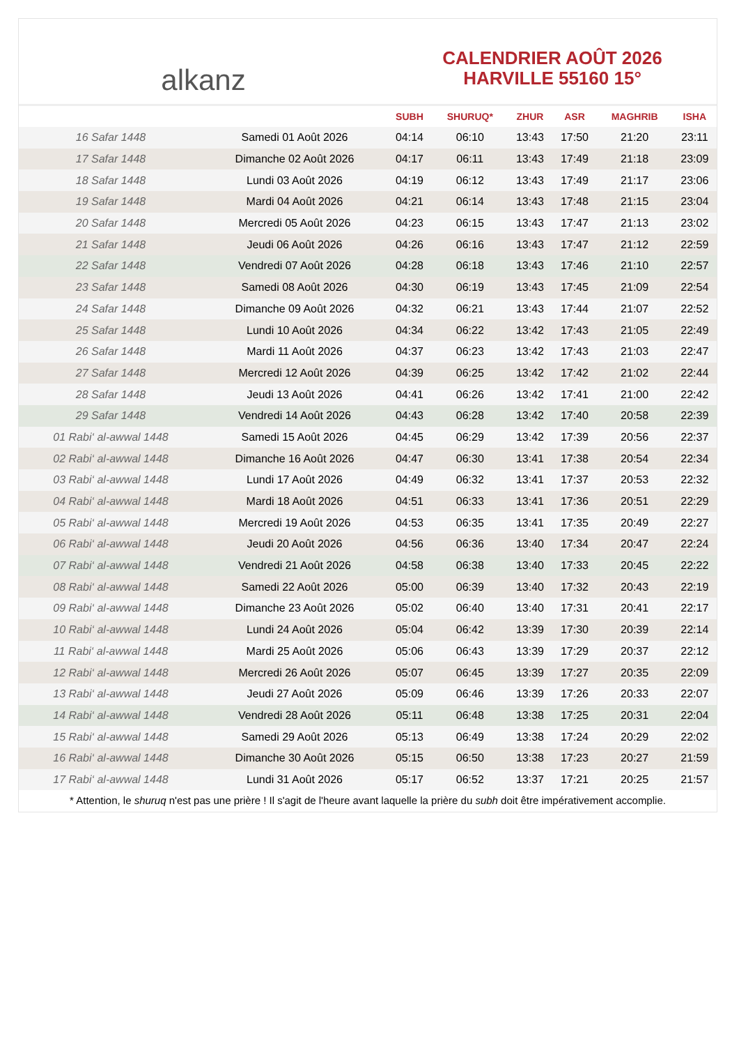alkanz
CALENDRIER AOÛT 2026
HARVILLE 55160 15°
| | | SUBH | SHURUQ* | ZHUR | ASR | MAGHRIB | ISHA |
| --- | --- | --- | --- | --- | --- | --- | --- |
| 16 Safar 1448 | Samedi 01 Août 2026 | 04:14 | 06:10 | 13:43 | 17:50 | 21:20 | 23:11 |
| 17 Safar 1448 | Dimanche 02 Août 2026 | 04:17 | 06:11 | 13:43 | 17:49 | 21:18 | 23:09 |
| 18 Safar 1448 | Lundi 03 Août 2026 | 04:19 | 06:12 | 13:43 | 17:49 | 21:17 | 23:06 |
| 19 Safar 1448 | Mardi 04 Août 2026 | 04:21 | 06:14 | 13:43 | 17:48 | 21:15 | 23:04 |
| 20 Safar 1448 | Mercredi 05 Août 2026 | 04:23 | 06:15 | 13:43 | 17:47 | 21:13 | 23:02 |
| 21 Safar 1448 | Jeudi 06 Août 2026 | 04:26 | 06:16 | 13:43 | 17:47 | 21:12 | 22:59 |
| 22 Safar 1448 | Vendredi 07 Août 2026 | 04:28 | 06:18 | 13:43 | 17:46 | 21:10 | 22:57 |
| 23 Safar 1448 | Samedi 08 Août 2026 | 04:30 | 06:19 | 13:43 | 17:45 | 21:09 | 22:54 |
| 24 Safar 1448 | Dimanche 09 Août 2026 | 04:32 | 06:21 | 13:43 | 17:44 | 21:07 | 22:52 |
| 25 Safar 1448 | Lundi 10 Août 2026 | 04:34 | 06:22 | 13:42 | 17:43 | 21:05 | 22:49 |
| 26 Safar 1448 | Mardi 11 Août 2026 | 04:37 | 06:23 | 13:42 | 17:43 | 21:03 | 22:47 |
| 27 Safar 1448 | Mercredi 12 Août 2026 | 04:39 | 06:25 | 13:42 | 17:42 | 21:02 | 22:44 |
| 28 Safar 1448 | Jeudi 13 Août 2026 | 04:41 | 06:26 | 13:42 | 17:41 | 21:00 | 22:42 |
| 29 Safar 1448 | Vendredi 14 Août 2026 | 04:43 | 06:28 | 13:42 | 17:40 | 20:58 | 22:39 |
| 01 Rabi‘ al-awwal 1448 | Samedi 15 Août 2026 | 04:45 | 06:29 | 13:42 | 17:39 | 20:56 | 22:37 |
| 02 Rabi‘ al-awwal 1448 | Dimanche 16 Août 2026 | 04:47 | 06:30 | 13:41 | 17:38 | 20:54 | 22:34 |
| 03 Rabi‘ al-awwal 1448 | Lundi 17 Août 2026 | 04:49 | 06:32 | 13:41 | 17:37 | 20:53 | 22:32 |
| 04 Rabi‘ al-awwal 1448 | Mardi 18 Août 2026 | 04:51 | 06:33 | 13:41 | 17:36 | 20:51 | 22:29 |
| 05 Rabi‘ al-awwal 1448 | Mercredi 19 Août 2026 | 04:53 | 06:35 | 13:41 | 17:35 | 20:49 | 22:27 |
| 06 Rabi‘ al-awwal 1448 | Jeudi 20 Août 2026 | 04:56 | 06:36 | 13:40 | 17:34 | 20:47 | 22:24 |
| 07 Rabi‘ al-awwal 1448 | Vendredi 21 Août 2026 | 04:58 | 06:38 | 13:40 | 17:33 | 20:45 | 22:22 |
| 08 Rabi‘ al-awwal 1448 | Samedi 22 Août 2026 | 05:00 | 06:39 | 13:40 | 17:32 | 20:43 | 22:19 |
| 09 Rabi‘ al-awwal 1448 | Dimanche 23 Août 2026 | 05:02 | 06:40 | 13:40 | 17:31 | 20:41 | 22:17 |
| 10 Rabi‘ al-awwal 1448 | Lundi 24 Août 2026 | 05:04 | 06:42 | 13:39 | 17:30 | 20:39 | 22:14 |
| 11 Rabi‘ al-awwal 1448 | Mardi 25 Août 2026 | 05:06 | 06:43 | 13:39 | 17:29 | 20:37 | 22:12 |
| 12 Rabi‘ al-awwal 1448 | Mercredi 26 Août 2026 | 05:07 | 06:45 | 13:39 | 17:27 | 20:35 | 22:09 |
| 13 Rabi‘ al-awwal 1448 | Jeudi 27 Août 2026 | 05:09 | 06:46 | 13:39 | 17:26 | 20:33 | 22:07 |
| 14 Rabi‘ al-awwal 1448 | Vendredi 28 Août 2026 | 05:11 | 06:48 | 13:38 | 17:25 | 20:31 | 22:04 |
| 15 Rabi‘ al-awwal 1448 | Samedi 29 Août 2026 | 05:13 | 06:49 | 13:38 | 17:24 | 20:29 | 22:02 |
| 16 Rabi‘ al-awwal 1448 | Dimanche 30 Août 2026 | 05:15 | 06:50 | 13:38 | 17:23 | 20:27 | 21:59 |
| 17 Rabi‘ al-awwal 1448 | Lundi 31 Août 2026 | 05:17 | 06:52 | 13:37 | 17:21 | 20:25 | 21:57 |
* Attention, le shuruq n'est pas une prière ! Il s'agit de l'heure avant laquelle la prière du subh doit être impérativement accomplie.